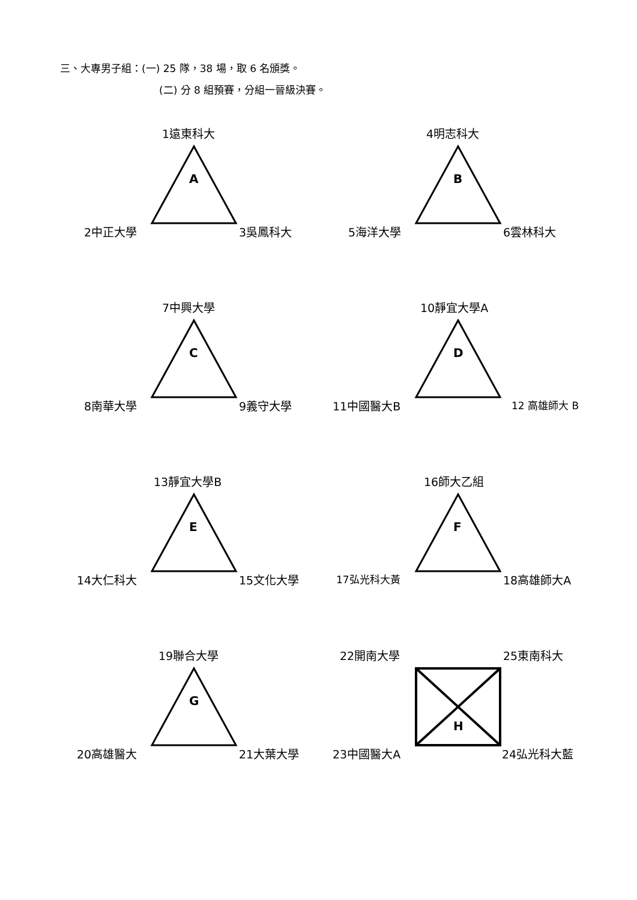三、大專男子組：(一) 25 隊，38 場，取 6 名頒獎。
(二) 分 8 組預賽，分組一晉級決賽。
1遠東科大
A
2中正大學 3吳鳳科大
4明志科大
B
5海洋大學 6雲林科大
7中興大學
C
8南華大學 9義守大學
10靜宜大學A
D
11中國醫大B 12 高雄師大 B
13靜宜大學B
E
14大仁科大 15文化大學
16師大乙組
F
17弘光科大黃 18高雄師大A
19聯合大學
G
20高雄醫大 21大葉大學
22開南大學 25東南科大
H
23中國醫大A 24弘光科大藍